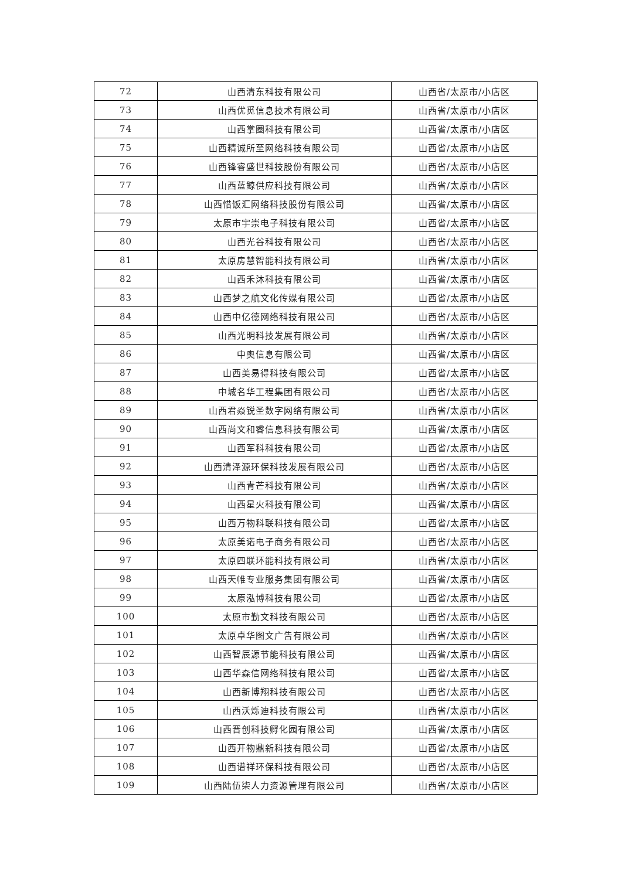| 72 | 山西清东科技有限公司 | 山西省/太原市/小店区 |
| 73 | 山西优觅信息技术有限公司 | 山西省/太原市/小店区 |
| 74 | 山西掌圈科技有限公司 | 山西省/太原市/小店区 |
| 75 | 山西精诚所至网络科技有限公司 | 山西省/太原市/小店区 |
| 76 | 山西锋睿盛世科技股份有限公司 | 山西省/太原市/小店区 |
| 77 | 山西蓝鲸供应科技有限公司 | 山西省/太原市/小店区 |
| 78 | 山西惜饭汇网络科技股份有限公司 | 山西省/太原市/小店区 |
| 79 | 太原市宇崇电子科技有限公司 | 山西省/太原市/小店区 |
| 80 | 山西光谷科技有限公司 | 山西省/太原市/小店区 |
| 81 | 太原房慧智能科技有限公司 | 山西省/太原市/小店区 |
| 82 | 山西禾沐科技有限公司 | 山西省/太原市/小店区 |
| 83 | 山西梦之航文化传媒有限公司 | 山西省/太原市/小店区 |
| 84 | 山西中亿德网络科技有限公司 | 山西省/太原市/小店区 |
| 85 | 山西光明科技发展有限公司 | 山西省/太原市/小店区 |
| 86 | 中奥信息有限公司 | 山西省/太原市/小店区 |
| 87 | 山西美易得科技有限公司 | 山西省/太原市/小店区 |
| 88 | 中城名华工程集团有限公司 | 山西省/太原市/小店区 |
| 89 | 山西君焱锐圣数字网络有限公司 | 山西省/太原市/小店区 |
| 90 | 山西尚文和睿信息科技有限公司 | 山西省/太原市/小店区 |
| 91 | 山西军科科技有限公司 | 山西省/太原市/小店区 |
| 92 | 山西清泽源环保科技发展有限公司 | 山西省/太原市/小店区 |
| 93 | 山西青芒科技有限公司 | 山西省/太原市/小店区 |
| 94 | 山西星火科技有限公司 | 山西省/太原市/小店区 |
| 95 | 山西万物科联科技有限公司 | 山西省/太原市/小店区 |
| 96 | 太原美诺电子商务有限公司 | 山西省/太原市/小店区 |
| 97 | 太原四联环能科技有限公司 | 山西省/太原市/小店区 |
| 98 | 山西天帷专业服务集团有限公司 | 山西省/太原市/小店区 |
| 99 | 太原泓博科技有限公司 | 山西省/太原市/小店区 |
| 100 | 太原市勤文科技有限公司 | 山西省/太原市/小店区 |
| 101 | 太原卓华图文广告有限公司 | 山西省/太原市/小店区 |
| 102 | 山西智辰源节能科技有限公司 | 山西省/太原市/小店区 |
| 103 | 山西华森信网络科技有限公司 | 山西省/太原市/小店区 |
| 104 | 山西新博翔科技有限公司 | 山西省/太原市/小店区 |
| 105 | 山西沃烁迪科技有限公司 | 山西省/太原市/小店区 |
| 106 | 山西晋创科技孵化园有限公司 | 山西省/太原市/小店区 |
| 107 | 山西开物鼎新科技有限公司 | 山西省/太原市/小店区 |
| 108 | 山西谱祥环保科技有限公司 | 山西省/太原市/小店区 |
| 109 | 山西陆伍柒人力资源管理有限公司 | 山西省/太原市/小店区 |